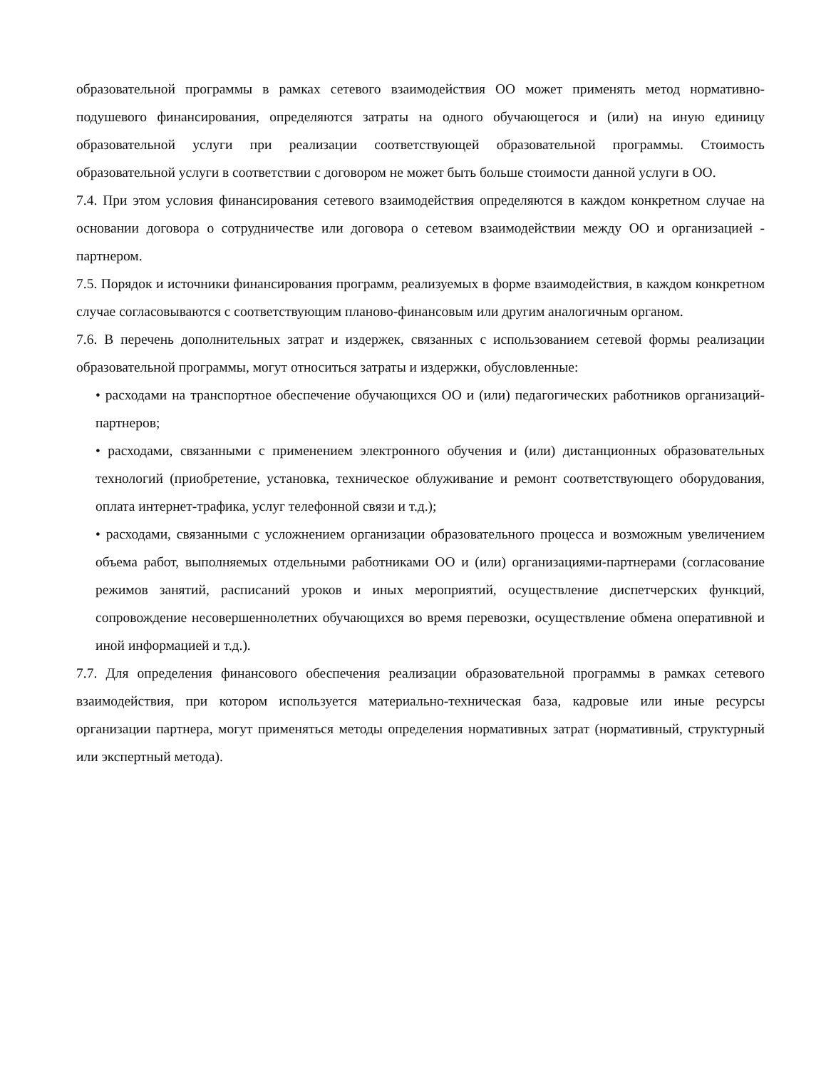образовательной программы в рамках сетевого взаимодействия ОО может применять метод нормативно-подушевого финансирования, определяются затраты на одного обучающегося и (или) на иную единицу образовательной услуги при реализации соответствующей образовательной программы. Стоимость образовательной услуги в соответствии с договором не может быть больше стоимости данной услуги в ОО.
7.4. При этом условия финансирования сетевого взаимодействия определяются в каждом конкретном случае на основании договора о сотрудничестве или договора о сетевом взаимодействии между ОО и организацией - партнером.
7.5. Порядок и источники финансирования программ, реализуемых в форме взаимодействия, в каждом конкретном случае согласовываются с соответствующим планово-финансовым или другим аналогичным органом.
7.6. В перечень дополнительных затрат и издержек, связанных с использованием сетевой формы реализации образовательной программы, могут относиться затраты и издержки, обусловленные:
• расходами на транспортное обеспечение обучающихся ОО и (или) педагогических работников организаций-партнеров;
• расходами, связанными с применением электронного обучения и (или) дистанционных образовательных технологий (приобретение, установка, техническое облуживание и ремонт соответствующего оборудования, оплата интернет-трафика, услуг телефонной связи и т.д.);
• расходами, связанными с усложнением организации образовательного процесса и возможным увеличением объема работ, выполняемых отдельными работниками ОО и (или) организациями-партнерами (согласование режимов занятий, расписаний уроков и иных мероприятий, осуществление диспетчерских функций, сопровождение несовершеннолетних обучающихся во время перевозки, осуществление обмена оперативной и иной информацией и т.д.).
7.7. Для определения финансового обеспечения реализации образовательной программы в рамках сетевого взаимодействия, при котором используется материально-техническая база, кадровые или иные ресурсы организации партнера, могут применяться методы определения нормативных затрат (нормативный, структурный или экспертный метода).